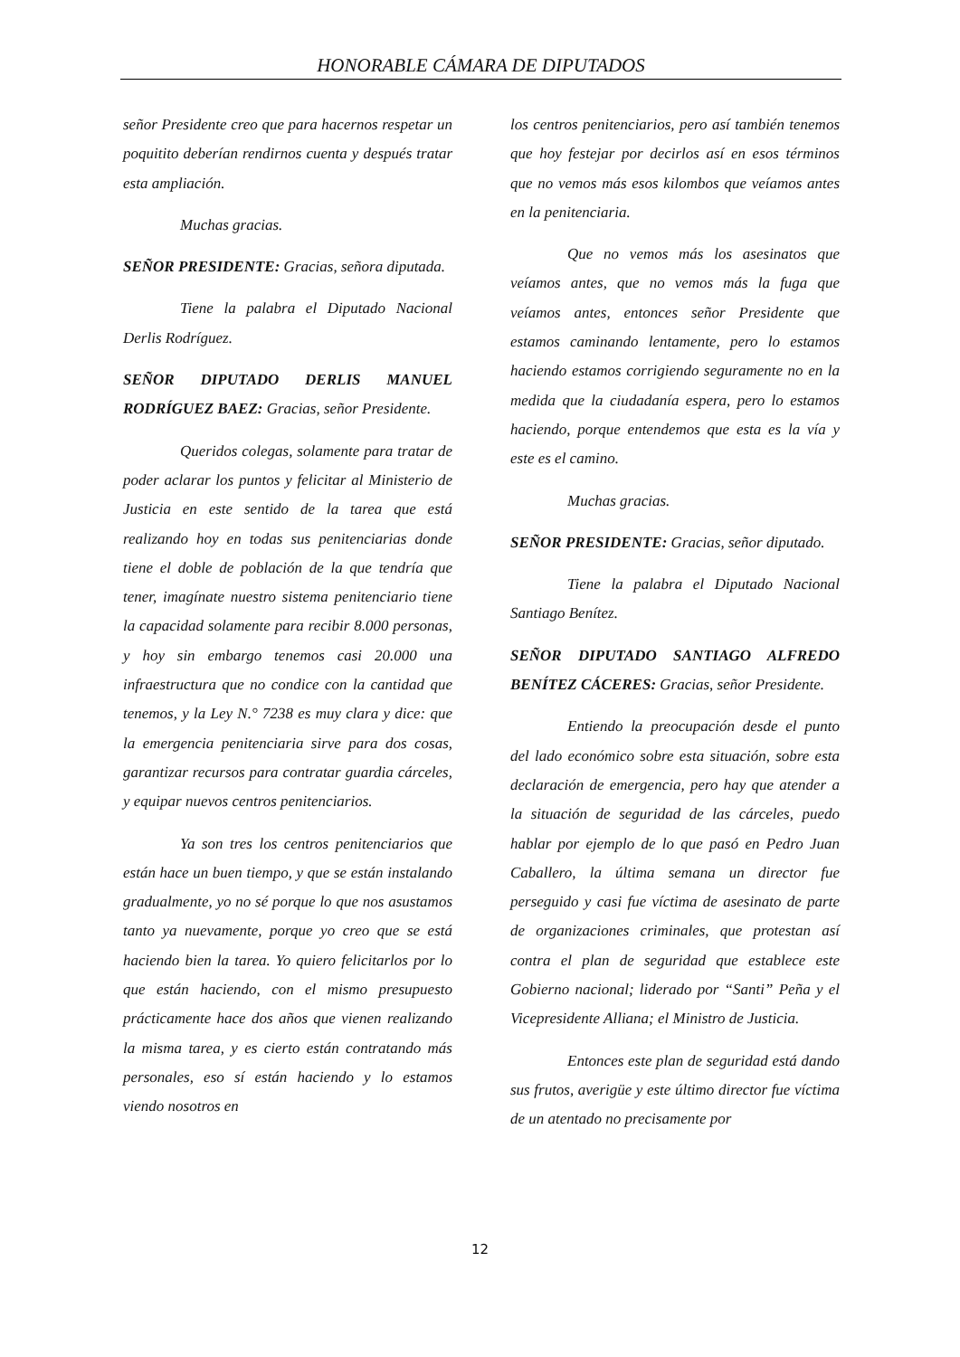HONORABLE CÁMARA DE DIPUTADOS
señor Presidente creo que para hacernos respetar un poquitito deberían rendirnos cuenta y después tratar esta ampliación.
Muchas gracias.
SEÑOR PRESIDENTE: Gracias, señora diputada.
Tiene la palabra el Diputado Nacional Derlis Rodríguez.
SEÑOR DIPUTADO DERLIS MANUEL RODRÍGUEZ BAEZ: Gracias, señor Presidente.
Queridos colegas, solamente para tratar de poder aclarar los puntos y felicitar al Ministerio de Justicia en este sentido de la tarea que está realizando hoy en todas sus penitenciarias donde tiene el doble de población de la que tendría que tener, imagínate nuestro sistema penitenciario tiene la capacidad solamente para recibir 8.000 personas, y hoy sin embargo tenemos casi 20.000 una infraestructura que no condice con la cantidad que tenemos, y la Ley N.° 7238 es muy clara y dice: que la emergencia penitenciaria sirve para dos cosas, garantizar recursos para contratar guardia cárceles, y equipar nuevos centros penitenciarios.
Ya son tres los centros penitenciarios que están hace un buen tiempo, y que se están instalando gradualmente, yo no sé porque lo que nos asustamos tanto ya nuevamente, porque yo creo que se está haciendo bien la tarea. Yo quiero felicitarlos por lo que están haciendo, con el mismo presupuesto prácticamente hace dos años que vienen realizando la misma tarea, y es cierto están contratando más personales, eso sí están haciendo y lo estamos viendo nosotros en
los centros penitenciarios, pero así también tenemos que hoy festejar por decirlos así en esos términos que no vemos más esos kilombos que veíamos antes en la penitenciaria.
Que no vemos más los asesinatos que veíamos antes, que no vemos más la fuga que veíamos antes, entonces señor Presidente que estamos caminando lentamente, pero lo estamos haciendo estamos corrigiendo seguramente no en la medida que la ciudadanía espera, pero lo estamos haciendo, porque entendemos que esta es la vía y este es el camino.
Muchas gracias.
SEÑOR PRESIDENTE: Gracias, señor diputado.
Tiene la palabra el Diputado Nacional Santiago Benítez.
SEÑOR DIPUTADO SANTIAGO ALFREDO BENÍTEZ CÁCERES: Gracias, señor Presidente.
Entiendo la preocupación desde el punto del lado económico sobre esta situación, sobre esta declaración de emergencia, pero hay que atender a la situación de seguridad de las cárceles, puedo hablar por ejemplo de lo que pasó en Pedro Juan Caballero, la última semana un director fue perseguido y casi fue víctima de asesinato de parte de organizaciones criminales, que protestan así contra el plan de seguridad que establece este Gobierno nacional; liderado por “Santi” Peña y el Vicepresidente Alliana; el Ministro de Justicia.
Entonces este plan de seguridad está dando sus frutos, averigüe y este último director fue víctima de un atentado no precisamente por
12